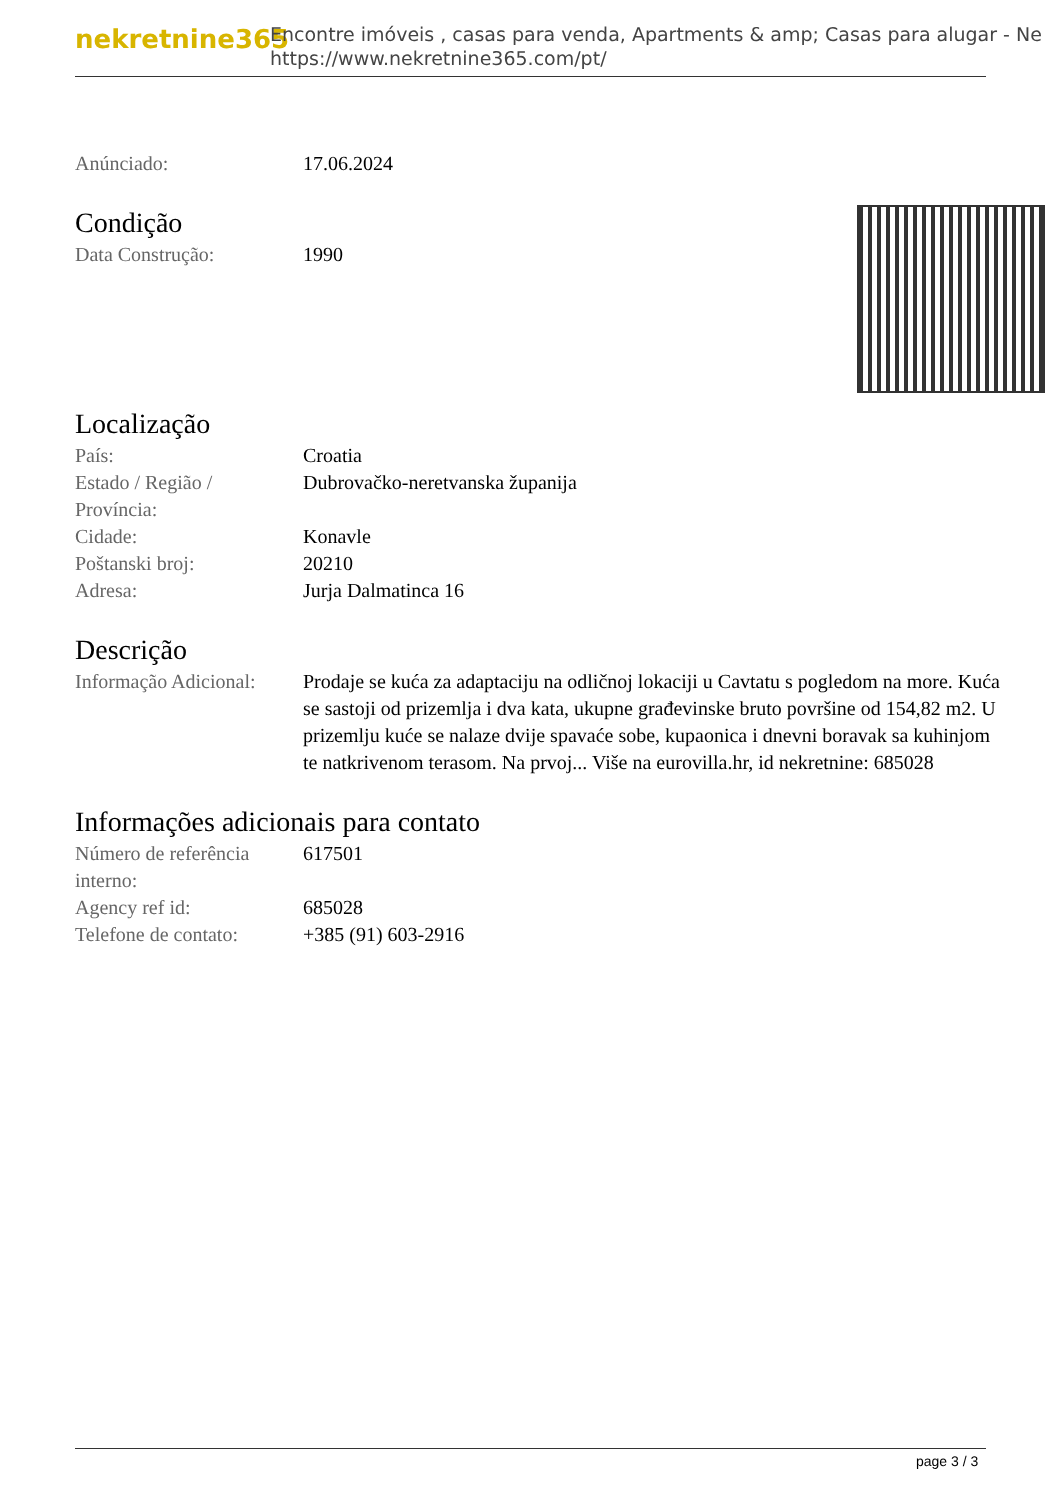nekretnine365
Encontre imóveis , casas para venda, Apartments & amp; Casas para alugar - Ne
https://www.nekretnine365.com/pt/
| Anúnciado: | 17.06.2024 |
Condição
| Data Construção: | 1990 |
Localização
| País: | Croatia |
| Estado / Região / Província: | Dubrovačko-neretvanska županija |
| Cidade: | Konavle |
| Poštanski broj: | 20210 |
| Adresa: | Jurja Dalmatinca 16 |
Descrição
| Informação Adicional: | Prodaje se kuća za adaptaciju na odličnoj lokaciji u Cavtatu s pogledom na more. Kuća se sastoji od prizemlja i dva kata, ukupne građevinske bruto površine od 154,82 m2. U prizemlju kuće se nalaze dvije spavaće sobe, kupaonica i dnevni boravak sa kuhinjom te natkrivenom terasom. Na prvoj... Više na eurovilla.hr, id nekretnine: 685028 |
Informações adicionais para contato
| Número de referência interno: | 617501 |
| Agency ref id: | 685028 |
| Telefone de contato: | +385 (91) 603-2916 |
page 3 / 3